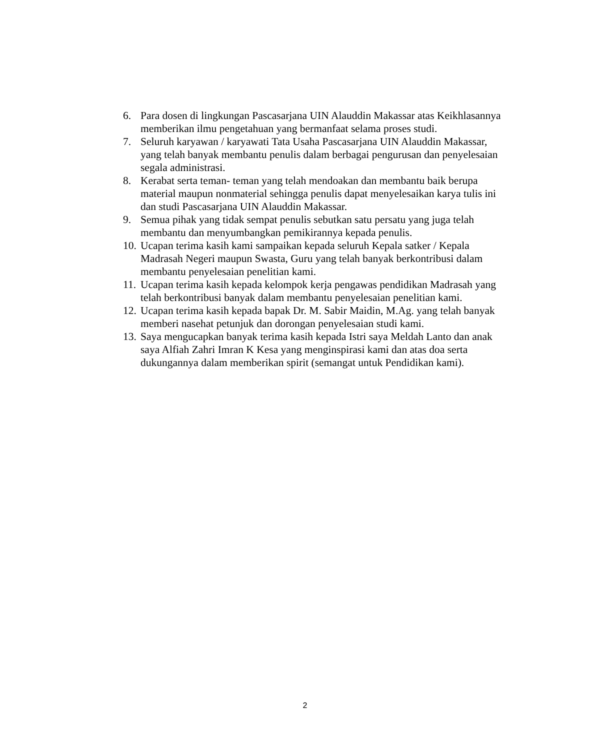6. Para dosen di lingkungan Pascasarjana UIN Alauddin Makassar atas Keikhlasannya memberikan ilmu pengetahuan yang bermanfaat selama proses studi.
7. Seluruh karyawan / karyawati Tata Usaha Pascasarjana UIN Alauddin Makassar, yang telah banyak membantu penulis dalam berbagai pengurusan dan penyelesaian segala administrasi.
8. Kerabat serta teman- teman yang telah mendoakan dan membantu baik berupa material maupun nonmaterial sehingga penulis dapat menyelesaikan karya tulis ini dan studi Pascasarjana UIN Alauddin Makassar.
9. Semua pihak yang tidak sempat penulis sebutkan satu persatu yang juga telah membantu dan menyumbangkan pemikirannya kepada penulis.
10. Ucapan terima kasih kami sampaikan kepada seluruh Kepala satker / Kepala Madrasah Negeri maupun Swasta, Guru yang telah banyak berkontribusi dalam membantu penyelesaian penelitian kami.
11. Ucapan terima kasih kepada kelompok kerja pengawas pendidikan Madrasah yang telah berkontribusi banyak dalam membantu penyelesaian penelitian kami.
12. Ucapan terima kasih kepada bapak Dr. M. Sabir Maidin, M.Ag. yang telah banyak memberi nasehat petunjuk dan dorongan penyelesaian studi kami.
13. Saya mengucapkan banyak terima kasih kepada Istri saya Meldah Lanto dan anak saya Alfiah Zahri Imran K Kesa yang menginspirasi kami dan atas doa serta dukungannya dalam memberikan spirit (semangat untuk Pendidikan kami).
2